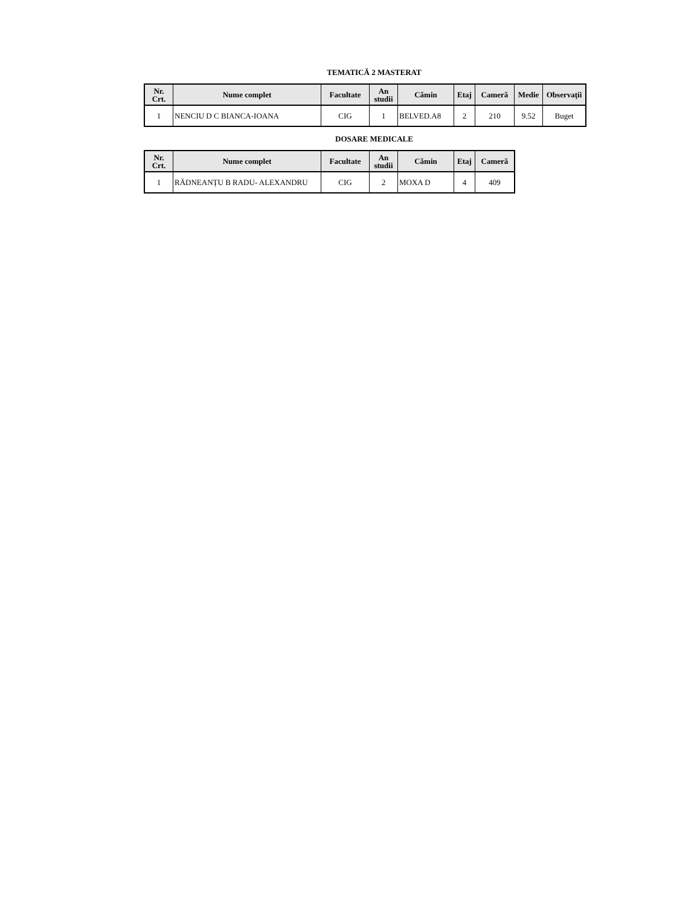TEMATICĂ 2 MASTERAT
| Nr. Crt. | Nume complet | Facultate | An studii | Cămin | Etaj | Cameră | Medie | Observații |
| --- | --- | --- | --- | --- | --- | --- | --- | --- |
| 1 | NENCIU D C BIANCA-IOANA | CIG | 1 | BELVED.A8 | 2 | 210 | 9.52 | Buget |
DOSARE MEDICALE
| Nr. Crt. | Nume complet | Facultate | An studii | Cămin | Etaj | Cameră |
| --- | --- | --- | --- | --- | --- | --- |
| 1 | RĂDNEANȚU B RADU- ALEXANDRU | CIG | 2 | MOXA D | 4 | 409 |